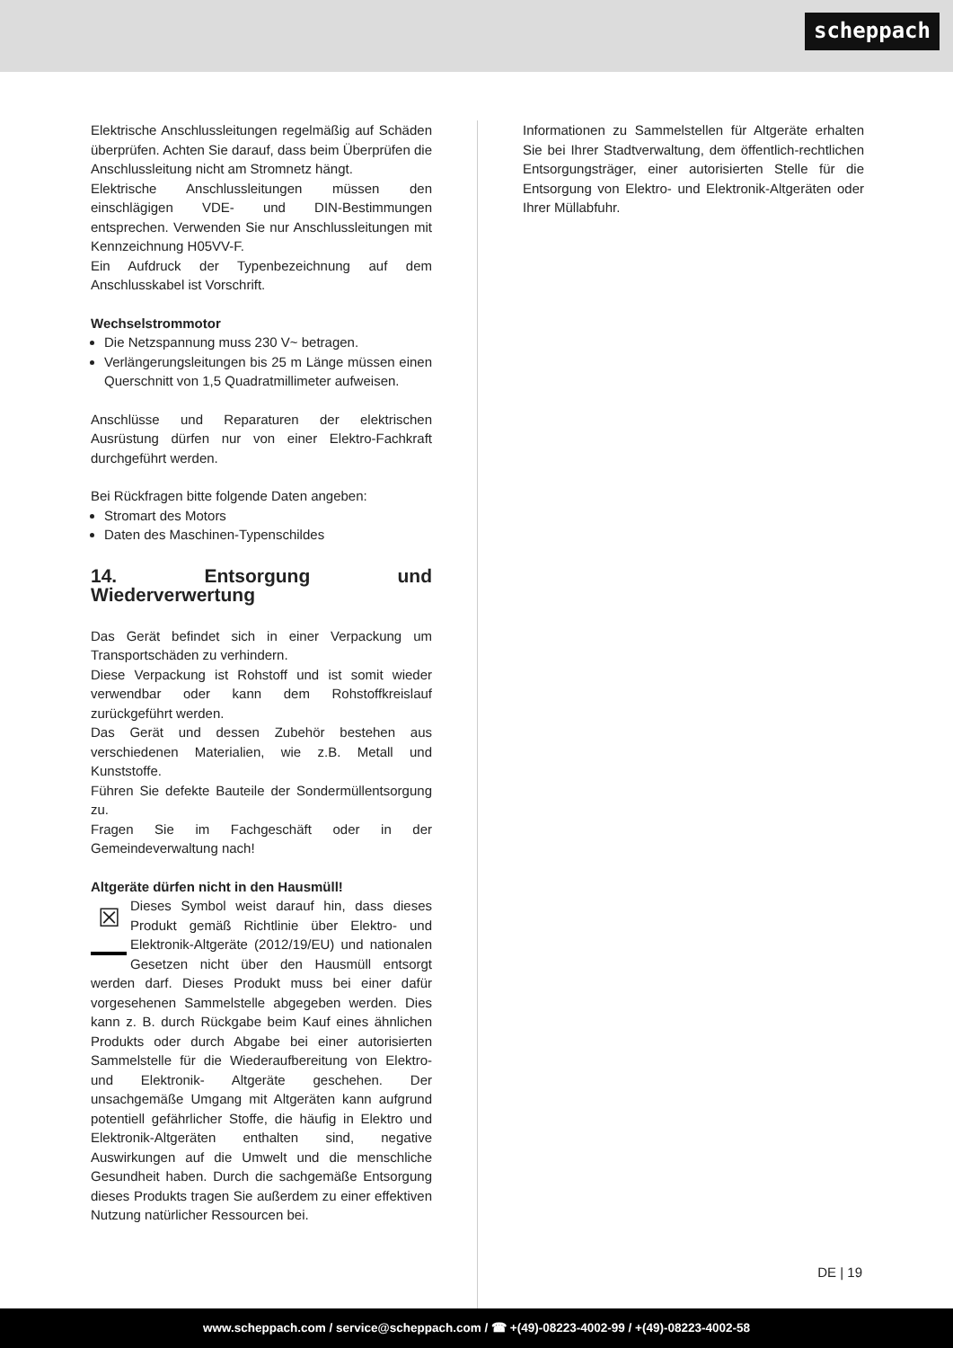scheppach
Elektrische Anschlussleitungen regelmäßig auf Schäden überprüfen. Achten Sie darauf, dass beim Überprüfen die Anschlussleitung nicht am Stromnetz hängt.
Elektrische Anschlussleitungen müssen den einschlägigen VDE- und DIN-Bestimmungen entsprechen. Verwenden Sie nur Anschlussleitungen mit Kennzeichnung H05VV-F.
Ein Aufdruck der Typenbezeichnung auf dem Anschlusskabel ist Vorschrift.
Wechselstrommotor
Die Netzspannung muss 230 V~ betragen.
Verlängerungsleitungen bis 25 m Länge müssen einen Querschnitt von 1,5 Quadratmillimeter aufweisen.
Anschlüsse und Reparaturen der elektrischen Ausrüstung dürfen nur von einer Elektro-Fachkraft durchgeführt werden.
Bei Rückfragen bitte folgende Daten angeben:
Stromart des Motors
Daten des Maschinen-Typenschildes
14. Entsorgung und Wiederverwertung
Das Gerät befindet sich in einer Verpackung um Transportschäden zu verhindern.
Diese Verpackung ist Rohstoff und ist somit wieder verwendbar oder kann dem Rohstoffkreislauf zurückgeführt werden.
Das Gerät und dessen Zubehör bestehen aus verschiedenen Materialien, wie z.B. Metall und Kunststoffe.
Führen Sie defekte Bauteile der Sondermüllentsorgung zu.
Fragen Sie im Fachgeschäft oder in der Gemeindeverwaltung nach!
Altgeräte dürfen nicht in den Hausmüll!
☒
Dieses Symbol weist darauf hin, dass dieses Produkt gemäß Richtlinie über Elektro- und Elektronik-Altgeräte (2012/19/EU) und nationalen Gesetzen nicht über den Hausmüll entsorgt werden darf. Dieses Produkt muss bei einer dafür vorgesehenen Sammelstelle abgegeben werden. Dies kann z. B. durch Rückgabe beim Kauf eines ähnlichen Produkts oder durch Abgabe bei einer autorisierten Sammelstelle für die Wiederaufbereitung von Elektro- und Elektronik- Altgeräte geschehen. Der unsachgemäße Umgang mit Altgeräten kann aufgrund potentiell gefährlicher Stoffe, die häufig in Elektro und Elektronik-Altgeräten enthalten sind, negative Auswirkungen auf die Umwelt und die menschliche Gesundheit haben. Durch die sachgemäße Entsorgung dieses Produkts tragen Sie außerdem zu einer effektiven Nutzung natürlicher Ressourcen bei.
Informationen zu Sammelstellen für Altgeräte erhalten Sie bei Ihrer Stadtverwaltung, dem öffentlich-rechtlichen Entsorgungsträger, einer autorisierten Stelle für die Entsorgung von Elektro- und Elektronik-Altgeräten oder Ihrer Müllabfuhr.
DE | 19
www.scheppach.com / service@scheppach.com / ☎ +(49)-08223-4002-99 / +(49)-08223-4002-58